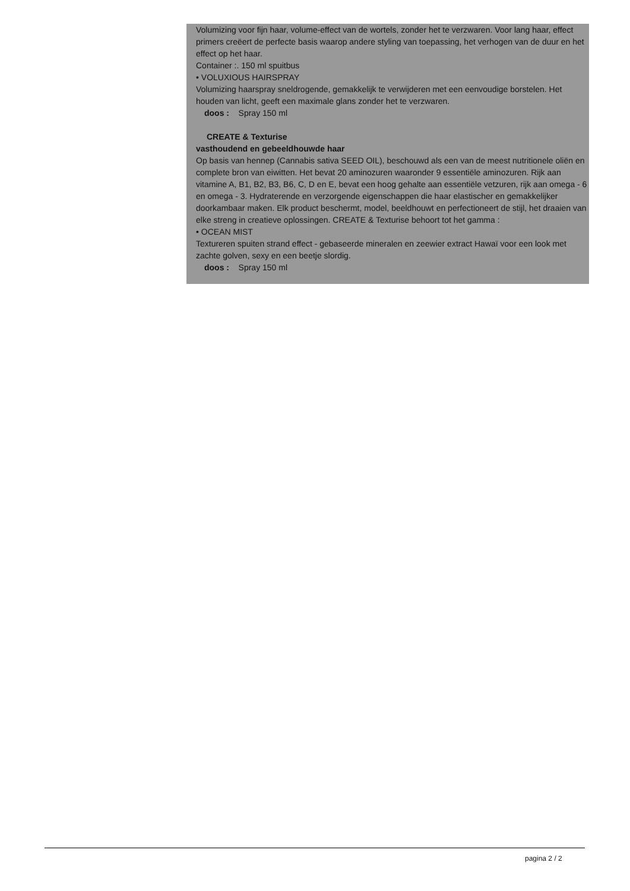Volumizing voor fijn haar, volume-effect van de wortels, zonder het te verzwaren. Voor lang haar, effect primers creëert de perfecte basis waarop andere styling van toepassing, het verhogen van de duur en het effect op het haar.
Container :. 150 ml spuitbus
• VOLUXIOUS HAIRSPRAY
Volumizing haarspray sneldrogende, gemakkelijk te verwijderen met een eenvoudige borstelen. Het houden van licht, geeft een maximale glans zonder het te verzwaren.
doos : Spray 150 ml
CREATE & Texturise
vasthoudend en gebeeldhouwde haar
Op basis van hennep (Cannabis sativa SEED OIL), beschouwd als een van de meest nutritionele oliën en complete bron van eiwitten. Het bevat 20 aminozuren waaronder 9 essentiële aminozuren. Rijk aan vitamine A, B1, B2, B3, B6, C, D en E, bevat een hoog gehalte aan essentiële vetzuren, rijk aan omega - 6 en omega - 3. Hydraterende en verzorgende eigenschappen die haar elastischer en gemakkelijker doorkambaar maken. Elk product beschermt, model, beeldhouwt en perfectioneert de stijl, het draaien van elke streng in creatieve oplossingen. CREATE & Texturise behoort tot het gamma :
• OCEAN MIST
Textureren spuiten strand effect - gebaseerde mineralen en zeewier extract Hawaï voor een look met zachte golven, sexy en een beetje slordig.
doos : Spray 150 ml
pagina 2 / 2